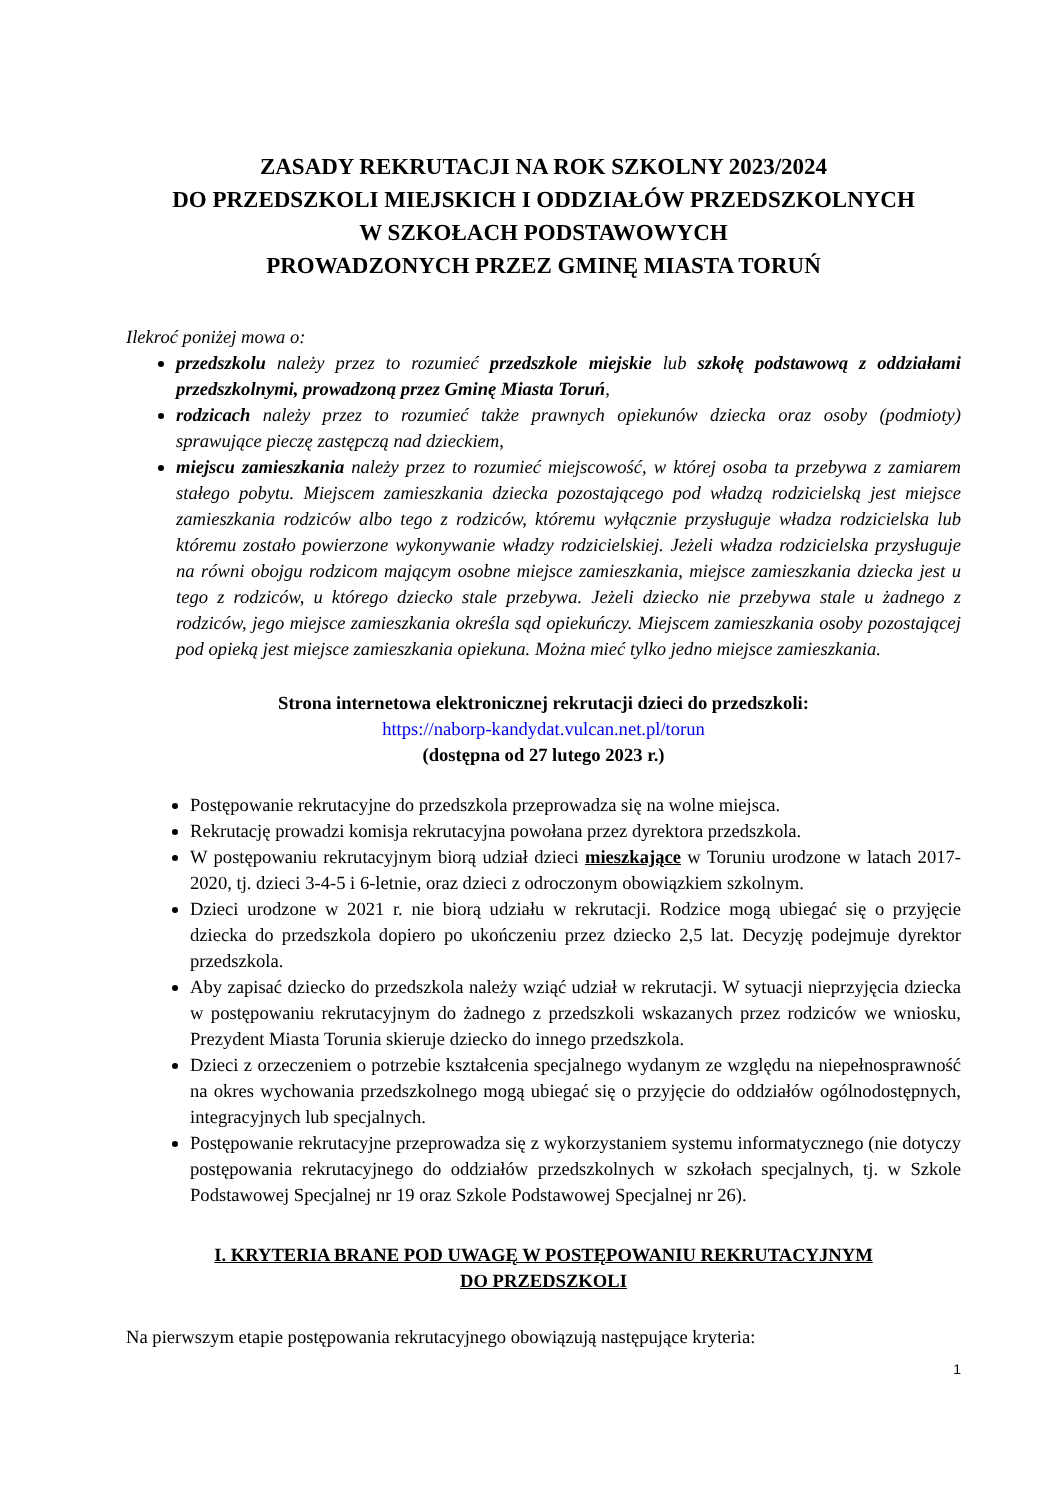ZASADY REKRUTACJI NA ROK SZKOLNY 2023/2024
DO PRZEDSZKOLI MIEJSKICH I ODDZIAŁÓW PRZEDSZKOLNYCH
W SZKOŁACH PODSTAWOWYCH
PROWADZONYCH PRZEZ GMINĘ MIASTA TORUŃ
Ilekroć poniżej mowa o:
przedszkolu należy przez to rozumieć przedszkole miejskie lub szkołę podstawową z oddziałami przedszkolnymi, prowadzoną przez Gminę Miasta Toruń,
rodzicach należy przez to rozumieć także prawnych opiekunów dziecka oraz osoby (podmioty) sprawujące pieczę zastępczą nad dzieckiem,
miejscu zamieszkania należy przez to rozumieć miejscowość, w której osoba ta przebywa z zamiarem stałego pobytu. Miejscem zamieszkania dziecka pozostającego pod władzą rodzicielską jest miejsce zamieszkania rodziców albo tego z rodziców, któremu wyłącznie przysługuje władza rodzicielska lub któremu zostało powierzone wykonywanie władzy rodzicielskiej. Jeżeli władza rodzicielska przysługuje na równi obojgu rodzicom mającym osobne miejsce zamieszkania, miejsce zamieszkania dziecka jest u tego z rodziców, u którego dziecko stale przebywa. Jeżeli dziecko nie przebywa stale u żadnego z rodziców, jego miejsce zamieszkania określa sąd opiekuńczy. Miejscem zamieszkania osoby pozostającej pod opieką jest miejsce zamieszkania opiekuna. Można mieć tylko jedno miejsce zamieszkania.
Strona internetowa elektronicznej rekrutacji dzieci do przedszkoli:
https://naborp-kandydat.vulcan.net.pl/torun
(dostępna od 27 lutego 2023 r.)
Postępowanie rekrutacyjne do przedszkola przeprowadza się na wolne miejsca.
Rekrutację prowadzi komisja rekrutacyjna powołana przez dyrektora przedszkola.
W postępowaniu rekrutacyjnym biorą udział dzieci mieszkające w Toruniu urodzone w latach 2017-2020, tj. dzieci 3-4-5 i 6-letnie, oraz dzieci z odroczonym obowiązkiem szkolnym.
Dzieci urodzone w 2021 r. nie biorą udziału w rekrutacji. Rodzice mogą ubiegać się o przyjęcie dziecka do przedszkola dopiero po ukończeniu przez dziecko 2,5 lat. Decyzję podejmuje dyrektor przedszkola.
Aby zapisać dziecko do przedszkola należy wziąć udział w rekrutacji. W sytuacji nieprzyjęcia dziecka w postępowaniu rekrutacyjnym do żadnego z przedszkoli wskazanych przez rodziców we wniosku, Prezydent Miasta Torunia skieruje dziecko do innego przedszkola.
Dzieci z orzeczeniem o potrzebie kształcenia specjalnego wydanym ze względu na niepełnosprawność na okres wychowania przedszkolnego mogą ubiegać się o przyjęcie do oddziałów ogólnodostępnych, integracyjnych lub specjalnych.
Postępowanie rekrutacyjne przeprowadza się z wykorzystaniem systemu informatycznego (nie dotyczy postępowania rekrutacyjnego do oddziałów przedszkolnych w szkołach specjalnych, tj. w Szkole Podstawowej Specjalnej nr 19 oraz Szkole Podstawowej Specjalnej nr 26).
I. KRYTERIA BRANE POD UWAGĘ W POSTĘPOWANIU REKRUTACYJNYM
DO PRZEDSZKOLI
Na pierwszym etapie postępowania rekrutacyjnego obowiązują następujące kryteria:
1